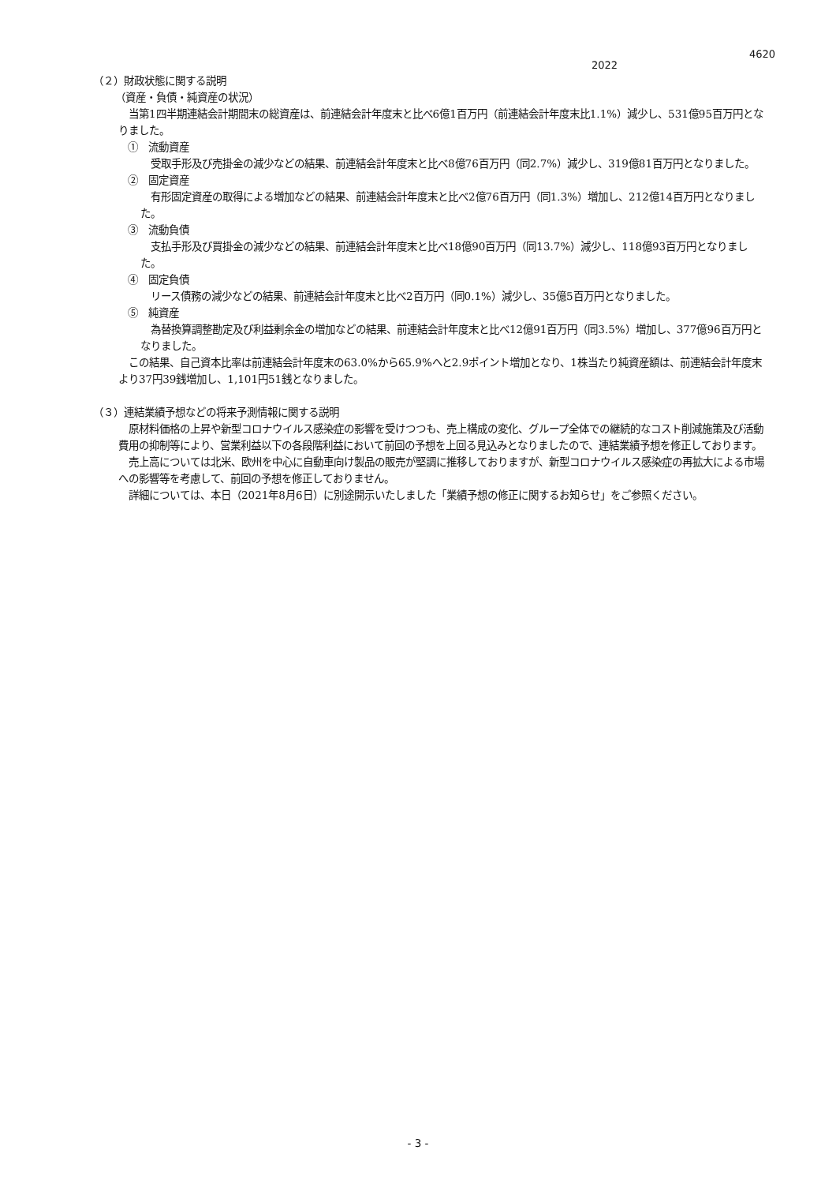4620
2022
（２）財政状態に関する説明
（資産・負債・純資産の状況）
　当第1四半期連結会計期間末の総資産は、前連結会計年度末と比べ6億1百万円（前連結会計年度末比1.1%）減少し、531億95百万円となりました。
①　流動資産
　受取手形及び売掛金の減少などの結果、前連結会計年度末と比べ8億76百万円（同2.7%）減少し、319億81百万円となりました。
②　固定資産
　有形固定資産の取得による増加などの結果、前連結会計年度末と比べ2億76百万円（同1.3%）増加し、212億14百万円となりました。
③　流動負債
　支払手形及び買掛金の減少などの結果、前連結会計年度末と比べ18億90百万円（同13.7%）減少し、118億93百万円となりました。
④　固定負債
　リース債務の減少などの結果、前連結会計年度末と比べ2百万円（同0.1%）減少し、35億5百万円となりました。
⑤　純資産
　為替換算調整勘定及び利益剰余金の増加などの結果、前連結会計年度末と比べ12億91百万円（同3.5%）増加し、377億96百万円となりました。
　この結果、自己資本比率は前連結会計年度末の63.0%から65.9%へと2.9ポイント増加となり、1株当たり純資産額は、前連結会計年度末より37円39銭増加し、1,101円51銭となりました。
（３）連結業績予想などの将来予測情報に関する説明
　原材料価格の上昇や新型コロナウイルス感染症の影響を受けつつも、売上構成の変化、グループ全体での継続的なコスト削減施策及び活動費用の抑制等により、営業利益以下の各段階利益において前回の予想を上回る見込みとなりましたので、連結業績予想を修正しております。
　売上高については北米、欧州を中心に自動車向け製品の販売が堅調に推移しておりますが、新型コロナウイルス感染症の再拡大による市場への影響等を考慮して、前回の予想を修正しておりません。
　詳細については、本日（2021年8月6日）に別途開示いたしました「業績予想の修正に関するお知らせ」をご参照ください。
- 3 -